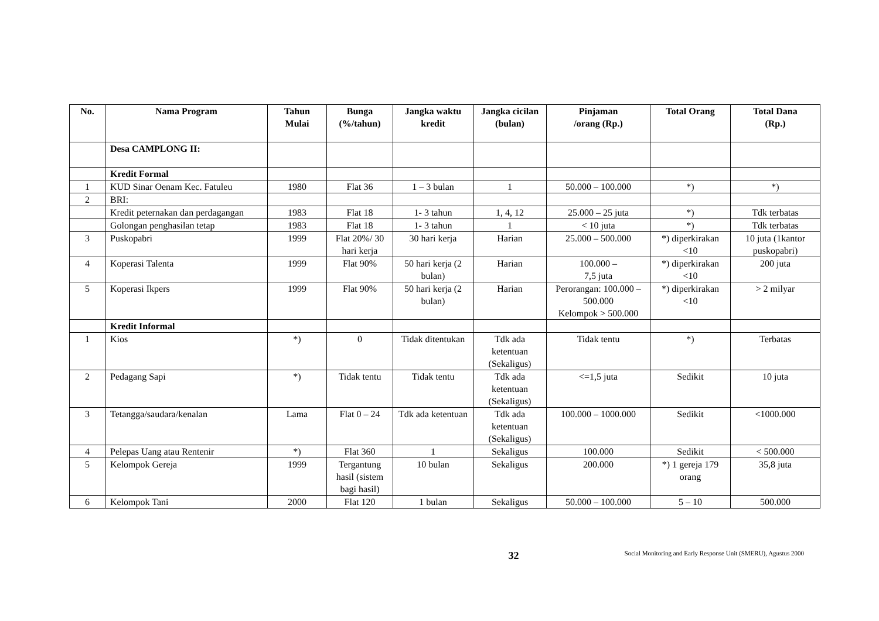| No. | Nama Program | Tahun Mulai | Bunga (%/tahun) | Jangka waktu kredit | Jangka cicilan (bulan) | Pinjaman /orang (Rp.) | Total Orang | Total Dana (Rp.) |
| --- | --- | --- | --- | --- | --- | --- | --- | --- |
| | Desa CAMPLONG II: | | | | | | | |
| | Kredit Formal | | | | | | | |
| 1 | KUD Sinar Oenam Kec. Fatuleu | 1980 | Flat 36 | 1 – 3 bulan | 1 | 50.000 – 100.000 | *) | *) |
| 2 | BRI: | | | | | | | |
| | Kredit peternakan dan perdagangan | 1983 | Flat 18 | 1- 3 tahun | 1, 4, 12 | 25.000 – 25 juta | *) | Tdk terbatas |
| | Golongan penghasilan tetap | 1983 | Flat 18 | 1- 3 tahun | 1 | < 10 juta | *) | Tdk terbatas |
| 3 | Puskopabri | 1999 | Flat 20%/ 30 hari kerja | 30 hari kerja | Harian | 25.000 – 500.000 | *) diperkirakan <10 | 10 juta (1kantor puskopabri) |
| 4 | Koperasi Talenta | 1999 | Flat 90% | 50 hari kerja (2 bulan) | Harian | 100.000 – 7,5 juta | *) diperkirakan <10 | 200 juta |
| 5 | Koperasi Ikpers | 1999 | Flat 90% | 50 hari kerja (2 bulan) | Harian | Perorangan: 100.000 – 500.000 Kelompok > 500.000 | *) diperkirakan <10 | > 2 milyar |
| | Kredit Informal | | | | | | | |
| 1 | Kios | *) | 0 | Tidak ditentukan | Tdk ada ketentuan (Sekaligus) | Tidak tentu | *) | Terbatas |
| 2 | Pedagang Sapi | *) | Tidak tentu | Tidak tentu | Tdk ada ketentuan (Sekaligus) | <=1,5 juta | Sedikit | 10 juta |
| 3 | Tetangga/saudara/kenalan | Lama | Flat 0 – 24 | Tdk ada ketentuan | Tdk ada ketentuan (Sekaligus) | 100.000 – 1000.000 | Sedikit | <1000.000 |
| 4 | Pelepas Uang atau Rentenir | *) | Flat 360 | 1 | Sekaligus | 100.000 | Sedikit | < 500.000 |
| 5 | Kelompok Gereja | 1999 | Tergantung hasil (sistem bagi hasil) | 10 bulan | Sekaligus | 200.000 | *) 1 gereja 179 orang | 35,8 juta |
| 6 | Kelompok Tani | 2000 | Flat 120 | 1 bulan | Sekaligus | 50.000 – 100.000 | 5 – 10 | 500.000 |
32
Social Monitoring and Early Response Unit (SMERU), Agustus 2000